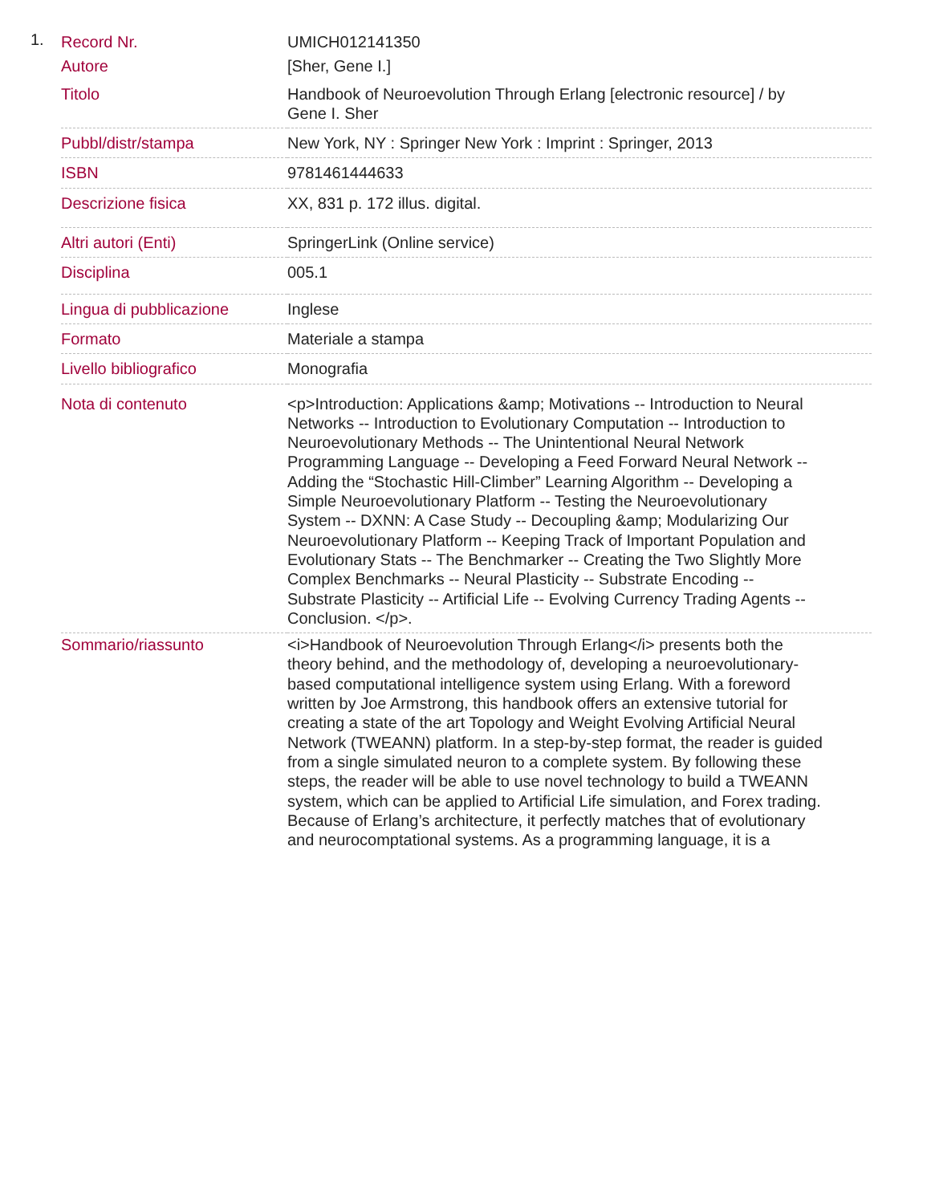1.
| Record Nr. | UMICH012141350 |
| Autore | [Sher, Gene I.] |
| Titolo | Handbook of Neuroevolution Through Erlang [electronic resource] / by Gene I. Sher |
| Pubbl/distr/stampa | New York, NY : Springer New York : Imprint : Springer, 2013 |
| ISBN | 9781461444633 |
| Descrizione fisica | XX, 831 p. 172 illus. digital. |
| Altri autori (Enti) | SpringerLink (Online service) |
| Disciplina | 005.1 |
| Lingua di pubblicazione | Inglese |
| Formato | Materiale a stampa |
| Livello bibliografico | Monografia |
| Nota di contenuto | <p>Introduction: Applications &amp; Motivations -- Introduction to Neural Networks -- Introduction to Evolutionary Computation -- Introduction to Neuroevolutionary Methods -- The Unintentional Neural Network Programming Language -- Developing a Feed Forward Neural Network -- Adding the “Stochastic Hill-Climber” Learning Algorithm -- Developing a Simple Neuroevolutionary Platform -- Testing the Neuroevolutionary System -- DXNN: A Case Study -- Decoupling &amp; Modularizing Our Neuroevolutionary Platform -- Keeping Track of Important Population and Evolutionary Stats -- The Benchmarker -- Creating the Two Slightly More Complex Benchmarks -- Neural Plasticity -- Substrate Encoding -- Substrate Plasticity -- Artificial Life -- Evolving Currency Trading Agents -- Conclusion. </p>. |
| Sommario/riassunto | <i>Handbook of Neuroevolution Through Erlang</i> presents both the theory behind, and the methodology of, developing a neuroevolutionary-based computational intelligence system using Erlang. With a foreword written by Joe Armstrong, this handbook offers an extensive tutorial for creating a state of the art Topology and Weight Evolving Artificial Neural Network (TWEANN) platform. In a step-by-step format, the reader is guided from a single simulated neuron to a complete system. By following these steps, the reader will be able to use novel technology to build a TWEANN system, which can be applied to Artificial Life simulation, and Forex trading. Because of Erlang’s architecture, it perfectly matches that of evolutionary and neurocomptational systems. As a programming language, it is a |